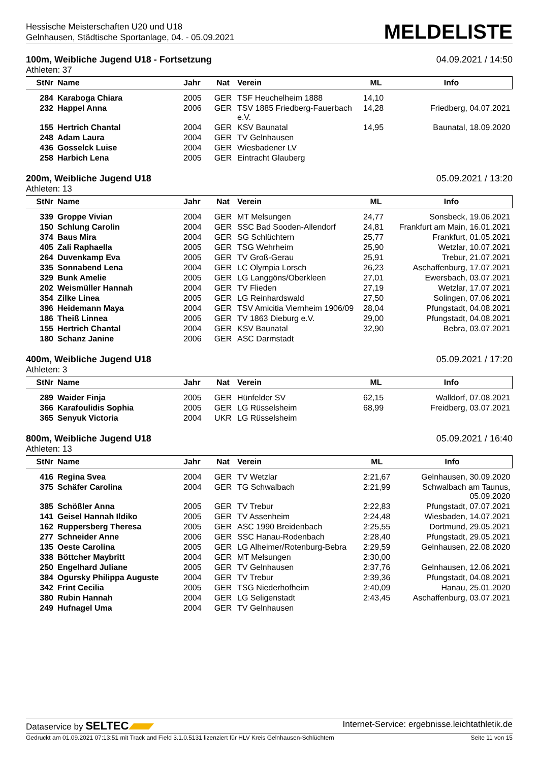Hessische Meisterschaften U20 und U18
Gelnhausen, Städtische Sportanlage, 04. - 05.09.2021
MELDELISTE
100m, Weibliche Jugend U18 - Fortsetzung 04.09.2021 / 14:50
Athleten: 37
| StNr | Name | Jahr | Nat | Verein | ML | Info |
| --- | --- | --- | --- | --- | --- | --- |
| 284 | Karaboga Chiara | 2005 | GER | TSF Heuchelheim 1888 | 14,10 | |
| 232 | Happel Anna | 2006 | GER | TSV 1885 Friedberg-Fauerbach e.V. | 14,28 | Friedberg, 04.07.2021 |
| 155 | Hertrich Chantal | 2004 | GER | KSV Baunatal | 14,95 | Baunatal, 18.09.2020 |
| 248 | Adam Laura | 2004 | GER | TV Gelnhausen | | |
| 436 | Gosselck Luise | 2004 | GER | Wiesbadener LV | | |
| 258 | Harbich Lena | 2005 | GER | Eintracht Glauberg | | |
200m, Weibliche Jugend U18 05.09.2021 / 13:20
Athleten: 13
| StNr | Name | Jahr | Nat | Verein | ML | Info |
| --- | --- | --- | --- | --- | --- | --- |
| 339 | Groppe Vivian | 2004 | GER | MT Melsungen | 24,77 | Sonsbeck, 19.06.2021 |
| 150 | Schlung Carolin | 2004 | GER | SSC Bad Sooden-Allendorf | 24,81 | Frankfurt am Main, 16.01.2021 |
| 374 | Baus Mira | 2004 | GER | SG Schlüchtern | 25,77 | Frankfurt, 01.05.2021 |
| 405 | Zali Raphaella | 2005 | GER | TSG Wehrheim | 25,90 | Wetzlar, 10.07.2021 |
| 264 | Duvenkamp Eva | 2005 | GER | TV Groß-Gerau | 25,91 | Trebur, 21.07.2021 |
| 335 | Sonnabend Lena | 2004 | GER | LC Olympia Lorsch | 26,23 | Aschaffenburg, 17.07.2021 |
| 329 | Bunk Amelie | 2005 | GER | LG Langgöns/Oberkleen | 27,01 | Ewersbach, 03.07.2021 |
| 202 | Weismüller Hannah | 2004 | GER | TV Flieden | 27,19 | Wetzlar, 17.07.2021 |
| 354 | Zilke Linea | 2005 | GER | LG Reinhardswald | 27,50 | Solingen, 07.06.2021 |
| 396 | Heidemann Maya | 2004 | GER | TSV Amicitia Viernheim 1906/09 | 28,04 | Pfungstadt, 04.08.2021 |
| 186 | Theiß Linnea | 2005 | GER | TV 1863 Dieburg e.V. | 29,00 | Pfungstadt, 04.08.2021 |
| 155 | Hertrich Chantal | 2004 | GER | KSV Baunatal | 32,90 | Bebra, 03.07.2021 |
| 180 | Schanz Janine | 2006 | GER | ASC Darmstadt | | |
400m, Weibliche Jugend U18 05.09.2021 / 17:20
Athleten: 3
| StNr | Name | Jahr | Nat | Verein | ML | Info |
| --- | --- | --- | --- | --- | --- | --- |
| 289 | Waider Finja | 2005 | GER | Hünfelder SV | 62,15 | Walldorf, 07.08.2021 |
| 366 | Karafoulidis Sophia | 2005 | GER | LG Rüsselsheim | 68,99 | Freidberg, 03.07.2021 |
| 365 | Senyuk Victoria | 2004 | UKR | LG Rüsselsheim | | |
800m, Weibliche Jugend U18 05.09.2021 / 16:40
Athleten: 13
| StNr | Name | Jahr | Nat | Verein | ML | Info |
| --- | --- | --- | --- | --- | --- | --- |
| 416 | Regina Svea | 2004 | GER | TV Wetzlar | 2:21,67 | Gelnhausen, 30.09.2020 |
| 375 | Schäfer Carolina | 2004 | GER | TG Schwalbach | 2:21,99 | Schwalbach am Taunus, 05.09.2020 |
| 385 | Schößler Anna | 2005 | GER | TV Trebur | 2:22,83 | Pfungstadt, 07.07.2021 |
| 141 | Geisel Hannah Ildiko | 2005 | GER | TV Assenheim | 2:24,48 | Wiesbaden, 14.07.2021 |
| 162 | Ruppersberg Theresa | 2005 | GER | ASC 1990 Breidenbach | 2:25,55 | Dortmund, 29.05.2021 |
| 277 | Schneider Anne | 2006 | GER | SSC Hanau-Rodenbach | 2:28,40 | Pfungstadt, 29.05.2021 |
| 135 | Oeste Carolina | 2005 | GER | LG Alheimer/Rotenburg-Bebra | 2:29,59 | Gelnhausen, 22.08.2020 |
| 338 | Böttcher Maybritt | 2004 | GER | MT Melsungen | 2:30,00 | |
| 250 | Engelhard Juliane | 2005 | GER | TV Gelnhausen | 2:37,76 | Gelnhausen, 12.06.2021 |
| 384 | Ogursky Philippa Auguste | 2004 | GER | TV Trebur | 2:39,36 | Pfungstadt, 04.08.2021 |
| 342 | Frint Cecilia | 2005 | GER | TSG Niederhofheim | 2:40,09 | Hanau, 25.01.2020 |
| 380 | Rubin Hannah | 2004 | GER | LG Seligenstadt | 2:43,45 | Aschaffenburg, 03.07.2021 |
| 249 | Hufnagel Uma | 2004 | GER | TV Gelnhausen | | |
Dataservice by SELTEC Internet-Service: ergebnisse.leichtathletik.de
Gedruckt am 01.09.2021 07:13:51 mit Track and Field 3.1.0.5131 lizenziert für HLV Kreis Gelnhausen-Schlüchtern Seite 11 von 15